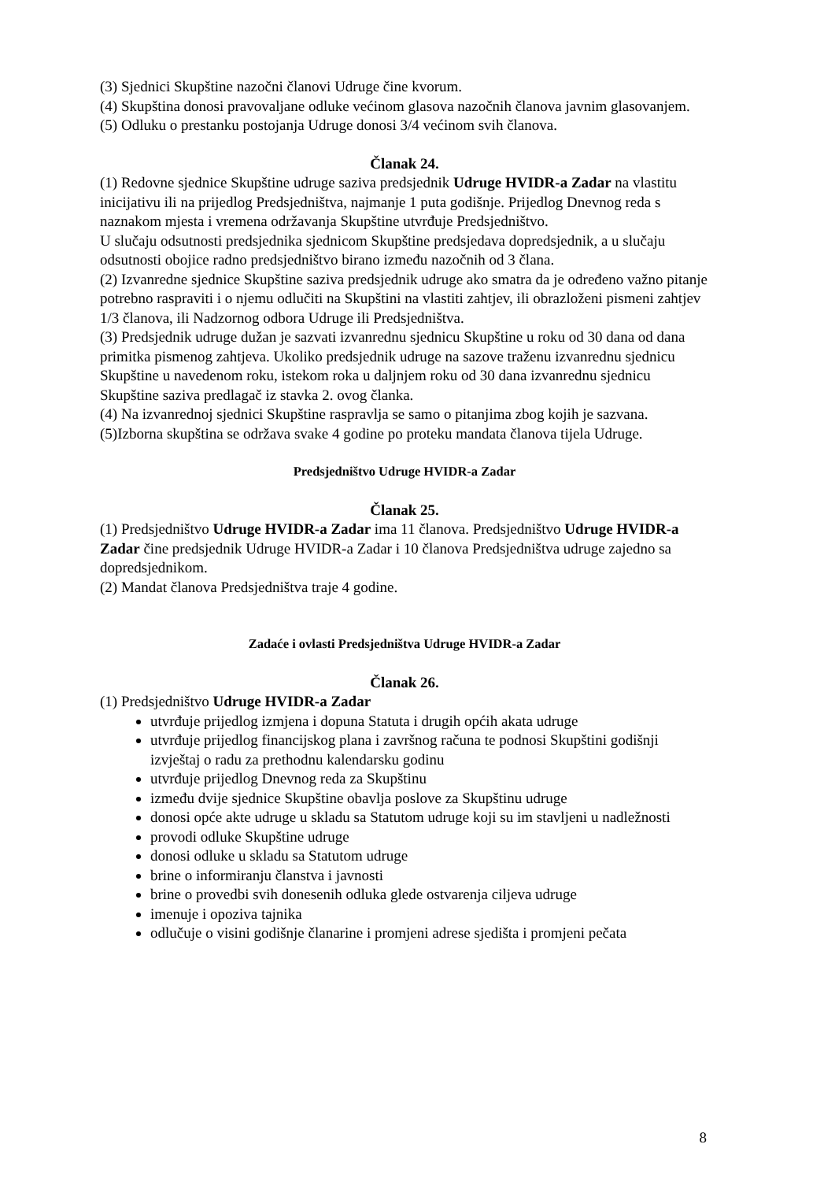(3) Sjednici Skupštine nazočni članovi Udruge čine kvorum.
(4) Skupština donosi pravovaljane odluke većinom glasova nazočnih članova javnim glasovanjem.
(5) Odluku o prestanku postojanja Udruge donosi 3/4 većinom svih članova.
Članak 24.
(1) Redovne sjednice Skupštine udruge saziva predsjednik Udruge HVIDR-a Zadar na vlastitu inicijativu ili na prijedlog Predsjedništva, najmanje 1 puta godišnje. Prijedlog Dnevnog reda s naznakom mjesta i vremena održavanja Skupštine utvrđuje Predsjedništvo.
U slučaju odsutnosti predsjednika sjednicom Skupštine predsjedava dopredsjednik, a u slučaju odsutnosti obojice radno predsjedništvo birano između nazočnih od 3 člana.
(2) Izvanredne sjednice Skupštine saziva predsjednik udruge ako smatra da je određeno važno pitanje potrebno raspraviti i o njemu odlučiti na Skupštini na vlastiti zahtjev, ili obrazloženi pismeni zahtjev 1/3 članova, ili Nadzornog odbora Udruge ili Predsjedništva.
(3) Predsjednik udruge dužan je sazvati izvanrednu sjednicu Skupštine u roku od 30 dana od dana primitka pismenog zahtjeva. Ukoliko predsjednik udruge na sazove traženu izvanrednu sjednicu Skupštine u navedenom roku, istekom roka u daljnjem roku od 30 dana izvanrednu sjednicu Skupštine saziva predlagač iz stavka 2. ovog članka.
(4) Na izvanrednoj sjednici Skupštine raspravlja se samo o pitanjima zbog kojih je sazvana.
(5)Izborna skupština se održava svake 4 godine po proteku mandata članova tijela Udruge.
Predsjedništvo Udruge HVIDR-a Zadar
Članak 25.
(1) Predsjedništvo Udruge HVIDR-a Zadar ima 11 članova. Predsjedništvo Udruge HVIDR-a Zadar čine predsjednik Udruge HVIDR-a Zadar i 10 članova Predsjedništva udruge zajedno sa dopredsjednikom.
(2) Mandat članova Predsjedništva traje 4 godine.
Zadaće i ovlasti Predsjedništva Udruge HVIDR-a Zadar
Članak 26.
(1) Predsjedništvo Udruge HVIDR-a Zadar
utvrđuje prijedlog izmjena i dopuna Statuta i drugih općih akata udruge
utvrđuje prijedlog financijskog plana i završnog računa te podnosi Skupštini godišnji izvještaj o radu za prethodnu kalendarsku godinu
utvrđuje prijedlog Dnevnog reda za Skupštinu
između dvije sjednice Skupštine obavlja poslove za Skupštinu udruge
donosi opće akte udruge u skladu sa Statutom udruge koji su im stavljeni u nadležnosti
provodi odluke Skupštine udruge
donosi odluke u skladu sa Statutom udruge
brine o informiranju članstva i javnosti
brine o provedbi svih donesenih odluka glede ostvarenja ciljeva udruge
imenuje i opoziva tajnika
odlučuje o visini godišnje članarine i promjeni adrese sjedišta i promjeni pečata
8